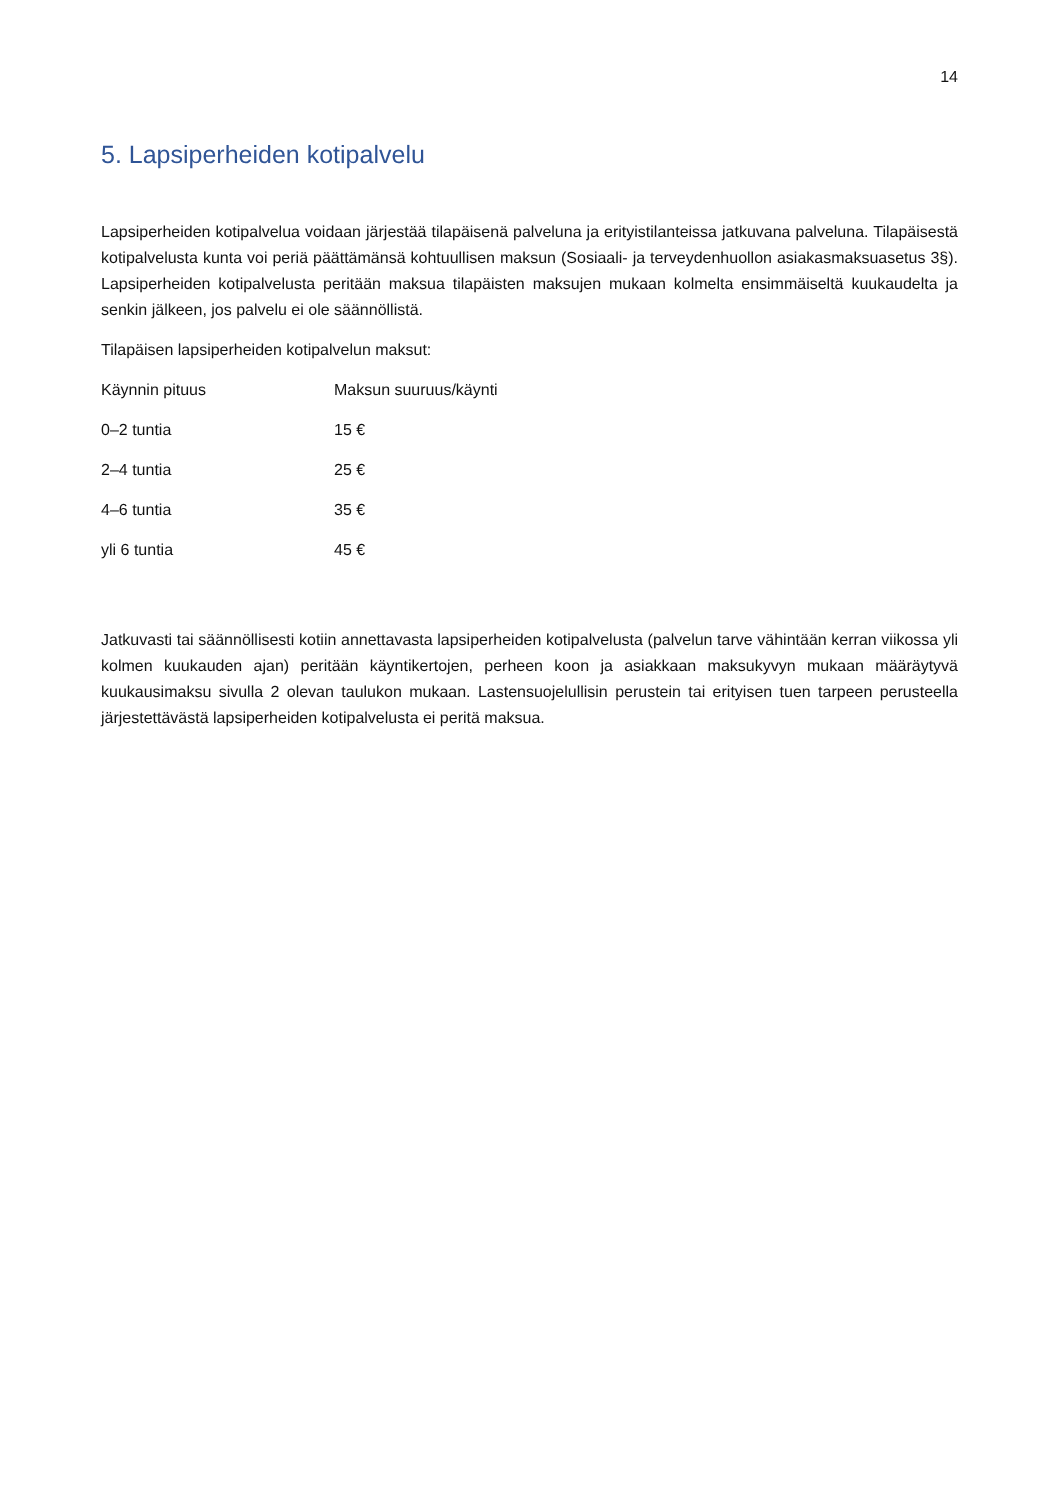14
5. Lapsiperheiden kotipalvelu
Lapsiperheiden kotipalvelua voidaan järjestää tilapäisenä palveluna ja erityistilanteissa jatkuvana palveluna. Tilapäisestä kotipalvelusta kunta voi periä päättämänsä kohtuullisen maksun (Sosiaali- ja terveydenhuollon asiakasmaksuasetus 3§). Lapsiperheiden kotipalvelusta peritään maksua tilapäisten maksujen mukaan kolmelta ensimmäiseltä kuukaudelta ja senkin jälkeen, jos palvelu ei ole säännöllistä.
Tilapäisen lapsiperheiden kotipalvelun maksut:
| Käynnin pituus | Maksun suuruus/käynti |
| 0–2 tuntia | 15 € |
| 2–4 tuntia | 25 € |
| 4–6 tuntia | 35 € |
| yli 6 tuntia | 45 € |
Jatkuvasti tai säännöllisesti kotiin annettavasta lapsiperheiden kotipalvelusta (palvelun tarve vähintään kerran viikossa yli kolmen kuukauden ajan) peritään käyntikertojen, perheen koon ja asiakkaan maksukyvyn mukaan määräytyvä kuukausimaksu sivulla 2 olevan taulukon mukaan. Lastensuojelullisin perustein tai erityisen tuen tarpeen perusteella järjestettävästä lapsiperheiden kotipalvelusta ei peritä maksua.